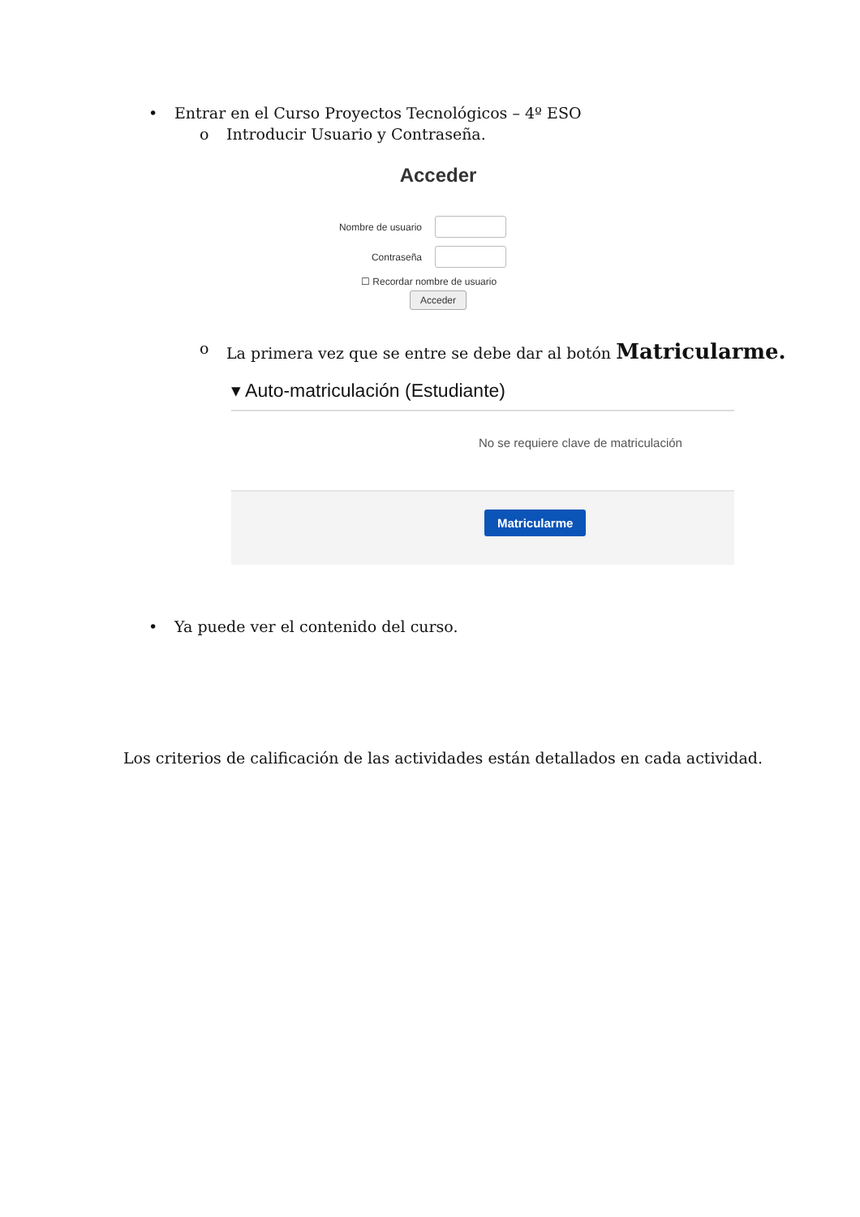• Entrar en el Curso Proyectos Tecnológicos – 4º ESO
o Introducir Usuario y Contraseña.
Acceder
Nombre de usuario
Contraseña
☐ Recordar nombre de usuario
Acceder
o La primera vez que se entre se debe dar al botón Matricularme.
▾ Auto-matriculación (Estudiante)
No se requiere clave de matriculación
Matricularme
• Ya puede ver el contenido del curso.
Los criterios de calificación de las actividades están detallados en cada actividad.